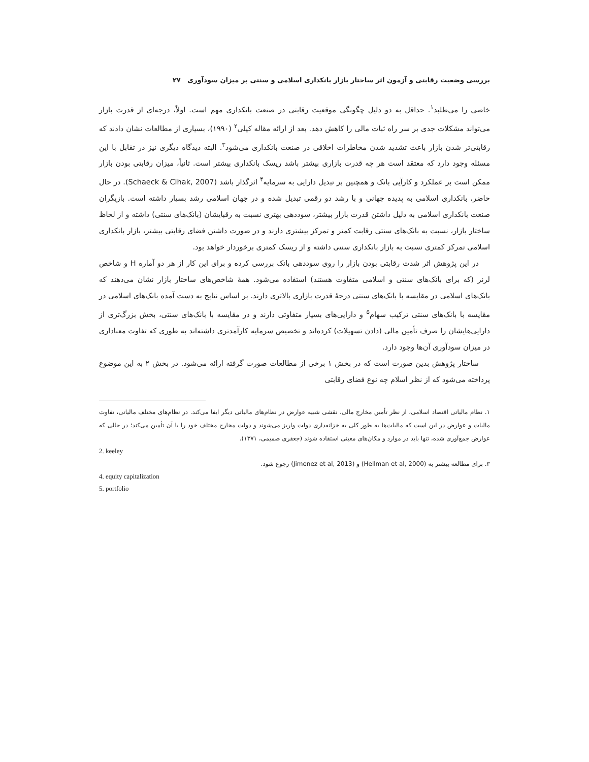بررسی وضعیت رقابتی و آزمون اثر ساختار بازار بانکداری اسلامی و سنتی بر میزان سودآوری ۲۷
خاصی را می‌طلبد<sup>۱</sup>. حداقل به دو دلیل چگونگی موقعیت رقابتی در صنعت بانکداری مهم است. اولاً، درجه‌ای از قدرت بازار می‌تواند مشکلات جدی بر سر راه ثبات مالی را کاهش دهد. بعد از ارائه مقاله کیلی<sup>۲</sup> (۱۹۹۰)، بسیاری از مطالعات نشان دادند که رقابتی‌تر شدن بازار باعث تشدید شدن مخاطرات اخلاقی در صنعت بانکداری می‌شود<sup>۳</sup>. البته دیدگاه دیگری نیز در تقابل با این مسئله وجود دارد که معتقد است هر چه قدرت بازاری بیشتر باشد ریسک بانکداری بیشتر است. ثانیاً، میزان رقابتی بودن بازار ممکن است بر عملکرد و کارآیی بانک و همچنین بر تبدیل دارایی به سرمایه<sup>۴</sup> اثرگذار باشد (Schaeck & Cihak, 2007). در حال حاضر، بانکداری اسلامی به پدیده جهانی و با رشد دو رقمی تبدیل شده و در جهان اسلامی رشد بسیار داشته است. بازیگران صنعت بانکداری اسلامی به دلیل داشتن قدرت بازار بیشتر، سوددهی بهتری نسبت به رقبایشان (بانک‌های سنتی) داشته و از لحاظ ساختار بازار، نسبت به بانک‌های سنتی رقابت کمتر و تمرکز بیشتری دارند و در صورت داشتن فضای رقابتی بیشتر، بازار بانکداری اسلامی تمرکز کمتری نسبت به بازار بانکداری سنتی داشته و از ریسک کمتری برخوردار خواهد بود.
در این پژوهش اثر شدت رقابتی بودن بازار را روی سوددهی بانک بررسی کرده و برای این کار از هر دو آماره H و شاخص لرنر (که برای بانک‌های سنتی و اسلامی متفاوت هستند) استفاده می‌شود. همهٔ شاخص‌های ساختار بازار نشان می‌دهند که بانک‌های اسلامی در مقایسه با بانک‌های سنتی درجهٔ قدرت بازاری بالاتری دارند. بر اساس نتایج به دست آمده بانک‌های اسلامی در مقایسه با بانک‌های سنتی ترکیب سهام<sup>۵</sup> و دارایی‌های بسیار متفاوتی دارند و در مقایسه با بانک‌های سنتی، بخش بزرگ‌تری از دارایی‌هایشان را صرف تأمین مالی (دادن تسهیلات) کرده‌اند و تخصیص سرمایه کارآمدتری داشته‌اند به طوری که تفاوت معناداری در میزان سودآوری آن‌ها وجود دارد.
ساختار پژوهش بدین صورت است که در بخش ۱ برخی از مطالعات صورت گرفته ارائه می‌شود. در بخش ۲ به این موضوع پرداخته می‌شود که از نظر اسلام چه نوع فضای رقابتی
۱. نظام مالیاتی اقتصاد اسلامی، از نظر تأمین مخارج مالی، نقشی شبیه عوارض در نظام‌های مالیاتی دیگر ایفا می‌کند. در نظام‌های مختلف مالیاتی، تفاوت مالیات و عوارض در این است که مالیات‌ها به طور کلی به خزانه‌داری دولت واریز می‌شوند و دولت مخارج مختلف خود را با آن تأمین می‌کند؛ در حالی که عوارض جمع‌آوری شده، تنها باید در موارد و مکان‌های معینی استفاده شوند (جعفری صمیمی، ۱۳۷۱).
2. keeley
۳. برای مطالعه بیشتر به (Hellman et al, 2000) و (Jimenez et al, 2013) رجوع شود.
4. equity capitalization
5. portfolio